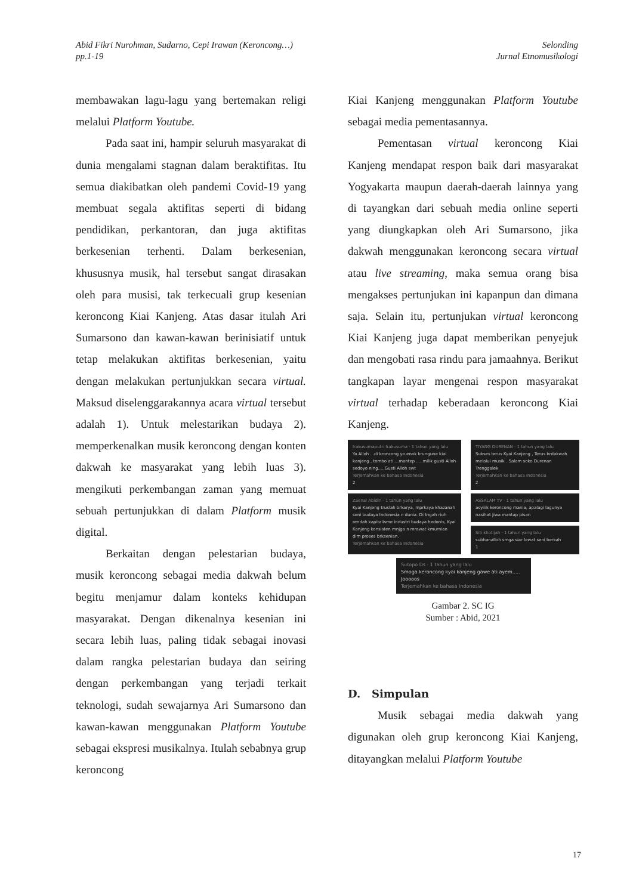Abid Fikri Nurohman, Sudarno, Cepi Irawan (Keroncong…)
pp.1-19
Selonding
Jurnal Etnomusikologi
membawakan lagu-lagu yang bertemakan religi melalui Platform Youtube.
Pada saat ini, hampir seluruh masyarakat di dunia mengalami stagnan dalam beraktifitas. Itu semua diakibatkan oleh pandemi Covid-19 yang membuat segala aktifitas seperti di bidang pendidikan, perkantoran, dan juga aktifitas berkesenian terhenti. Dalam berkesenian, khususnya musik, hal tersebut sangat dirasakan oleh para musisi, tak terkecuali grup kesenian keroncong Kiai Kanjeng. Atas dasar itulah Ari Sumarsono dan kawan-kawan berinisiatif untuk tetap melakukan aktifitas berkesenian, yaitu dengan melakukan pertunjukkan secara virtual. Maksud diselenggarakannya acara virtual tersebut adalah 1). Untuk melestarikan budaya 2). memperkenalkan musik keroncong dengan konten dakwah ke masyarakat yang lebih luas 3). mengikuti perkembangan zaman yang memuat sebuah pertunjukkan di dalam Platform musik digital.
Berkaitan dengan pelestarian budaya, musik keroncong sebagai media dakwah belum begitu menjamur dalam konteks kehidupan masyarakat. Dengan dikenalnya kesenian ini secara lebih luas, paling tidak sebagai inovasi dalam rangka pelestarian budaya dan seiring dengan perkembangan yang terjadi terkait teknologi, sudah sewajarnya Ari Sumarsono dan kawan-kawan menggunakan Platform Youtube sebagai ekspresi musikalnya. Itulah sebabnya grup keroncong
Kiai Kanjeng menggunakan Platform Youtube sebagai media pementasannya.
Pementasan virtual keroncong Kiai Kanjeng mendapat respon baik dari masyarakat Yogyakarta maupun daerah-daerah lainnya yang di tayangkan dari sebuah media online seperti yang diungkapkan oleh Ari Sumarsono, jika dakwah menggunakan keroncong secara virtual atau live streaming, maka semua orang bisa mengakses pertunjukan ini kapanpun dan dimana saja. Selain itu, pertunjukan virtual keroncong Kiai Kanjeng juga dapat memberikan penyejuk dan mengobati rasa rindu para jamaahnya. Berikut tangkapan layar mengenai respon masyarakat virtual terhadap keberadaan keroncong Kiai Kanjeng.
Irakusumaputri Irakusuma · 1 tahun yang lalu
Ya Alloh ...di kroncong yo enak krungune kiai kanjeng , tombo ati....mantep .....milik gusti Alloh sedoyo ning.....Gusti Alloh swt
Terjemahkan ke bahasa Indonesia
2
TIYANG DURENAN · 1 tahun yang lalu
Sukses terus Kyai Kanjeng , Terus brdakwah melalui musik . Salam soko Durenan Trenggalek
Terjemahkan ke bahasa Indonesia
2
Zaenal Abidin · 1 tahun yang lalu
Kyai Kanjeng truslah brkarya, mprkaya khazanah seni budaya Indonesia n dunia. Di tngah riuh rendah kapitalisme industri budaya hedonis, Kyai Kanjeng konsisten mnjga n mrawat kmurnian dlm proses brksenian.
Terjemahkan ke bahasa Indonesia
ASSALAM TV · 1 tahun yang lalu
asyiiik keroncong mania, apalagi lagunya nasihat jiwa mantap pisan
Siti khotijah · 1 tahun yang lalu
subhanalloh smga siar lewat seni berkah
1
Sutopo Ds · 1 tahun yang lalu
Smoga keroncong kyai kanjeng gawe ati ayem..... Jooooos
Terjemahkan ke bahasa Indonesia
Gambar 2. SC IG
Sumber : Abid, 2021
D. Simpulan
Musik sebagai media dakwah yang digunakan oleh grup keroncong Kiai Kanjeng, ditayangkan melalui Platform Youtube
17